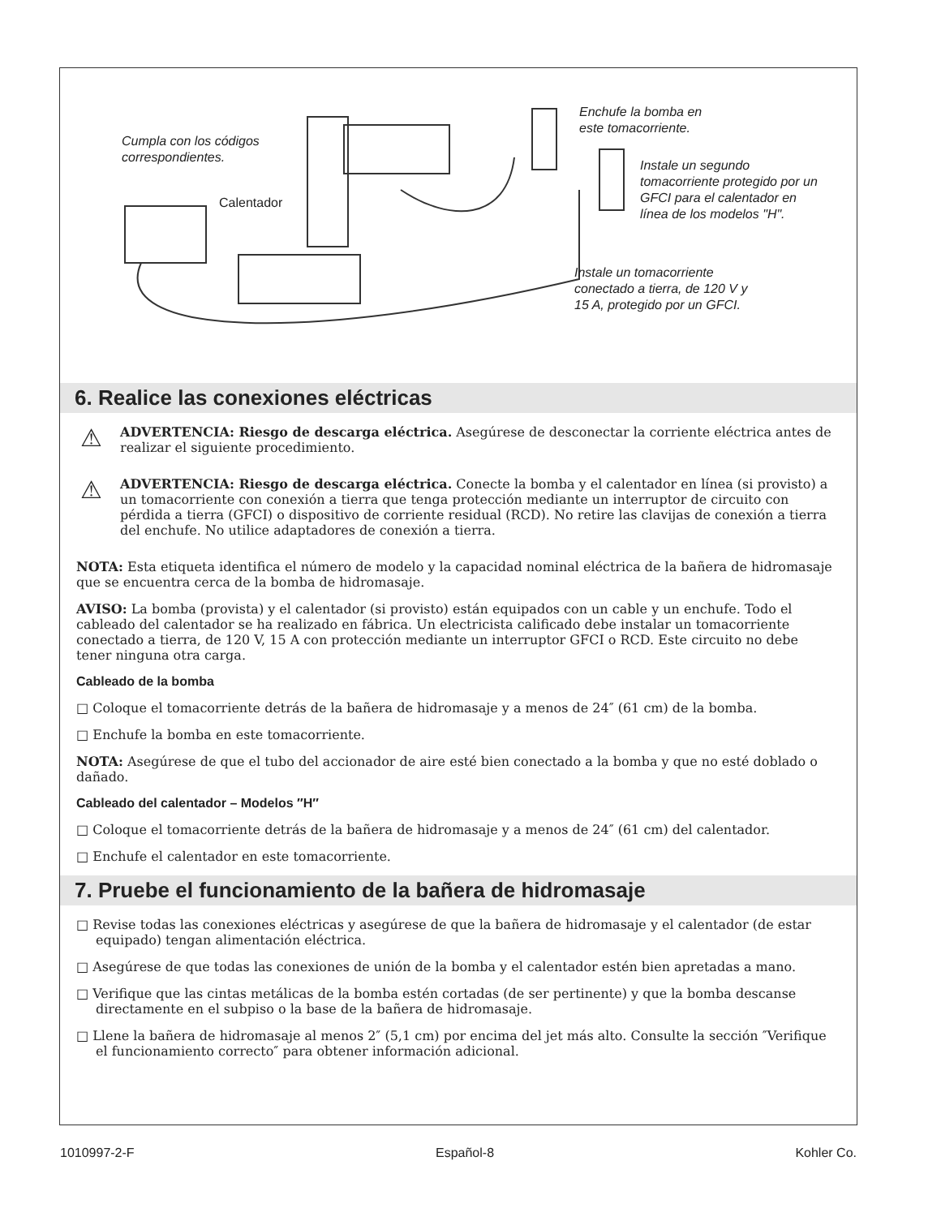Cumpla con los códigos
correspondientes.
Calentador
Enchufe la bomba en
este tomacorriente.
Instale un segundo
tomacorriente protegido por un
GFCI para el calentador en
línea de los modelos "H".
Instale un tomacorriente
conectado a tierra, de 120 V y
15 A, protegido por un GFCI.
6. Realice las conexiones eléctricas
⚠
ADVERTENCIA: Riesgo de descarga eléctrica. Asegúrese de desconectar la corriente eléctrica antes de realizar el siguiente procedimiento.
⚠
ADVERTENCIA: Riesgo de descarga eléctrica. Conecte la bomba y el calentador en línea (si provisto) a un tomacorriente con conexión a tierra que tenga protección mediante un interruptor de circuito con pérdida a tierra (GFCI) o dispositivo de corriente residual (RCD). No retire las clavijas de conexión a tierra del enchufe. No utilice adaptadores de conexión a tierra.
NOTA: Esta etiqueta identifica el número de modelo y la capacidad nominal eléctrica de la bañera de hidromasaje que se encuentra cerca de la bomba de hidromasaje.
AVISO: La bomba (provista) y el calentador (si provisto) están equipados con un cable y un enchufe. Todo el cableado del calentador se ha realizado en fábrica. Un electricista calificado debe instalar un tomacorriente conectado a tierra, de 120 V, 15 A con protección mediante un interruptor GFCI o RCD. Este circuito no debe tener ninguna otra carga.
Cableado de la bomba
□ Coloque el tomacorriente detrás de la bañera de hidromasaje y a menos de 24″ (61 cm) de la bomba.
□ Enchufe la bomba en este tomacorriente.
NOTA: Asegúrese de que el tubo del accionador de aire esté bien conectado a la bomba y que no esté doblado o dañado.
Cableado del calentador – Modelos ″H″
□ Coloque el tomacorriente detrás de la bañera de hidromasaje y a menos de 24″ (61 cm) del calentador.
□ Enchufe el calentador en este tomacorriente.
7. Pruebe el funcionamiento de la bañera de hidromasaje
□ Revise todas las conexiones eléctricas y asegúrese de que la bañera de hidromasaje y el calentador (de estar equipado) tengan alimentación eléctrica.
□ Asegúrese de que todas las conexiones de unión de la bomba y el calentador estén bien apretadas a mano.
□ Verifique que las cintas metálicas de la bomba estén cortadas (de ser pertinente) y que la bomba descanse directamente en el subpiso o la base de la bañera de hidromasaje.
□ Llene la bañera de hidromasaje al menos 2″ (5,1 cm) por encima del jet más alto. Consulte la sección ″Verifique el funcionamiento correcto″ para obtener información adicional.
1010997-2-F Español-8 Kohler Co.